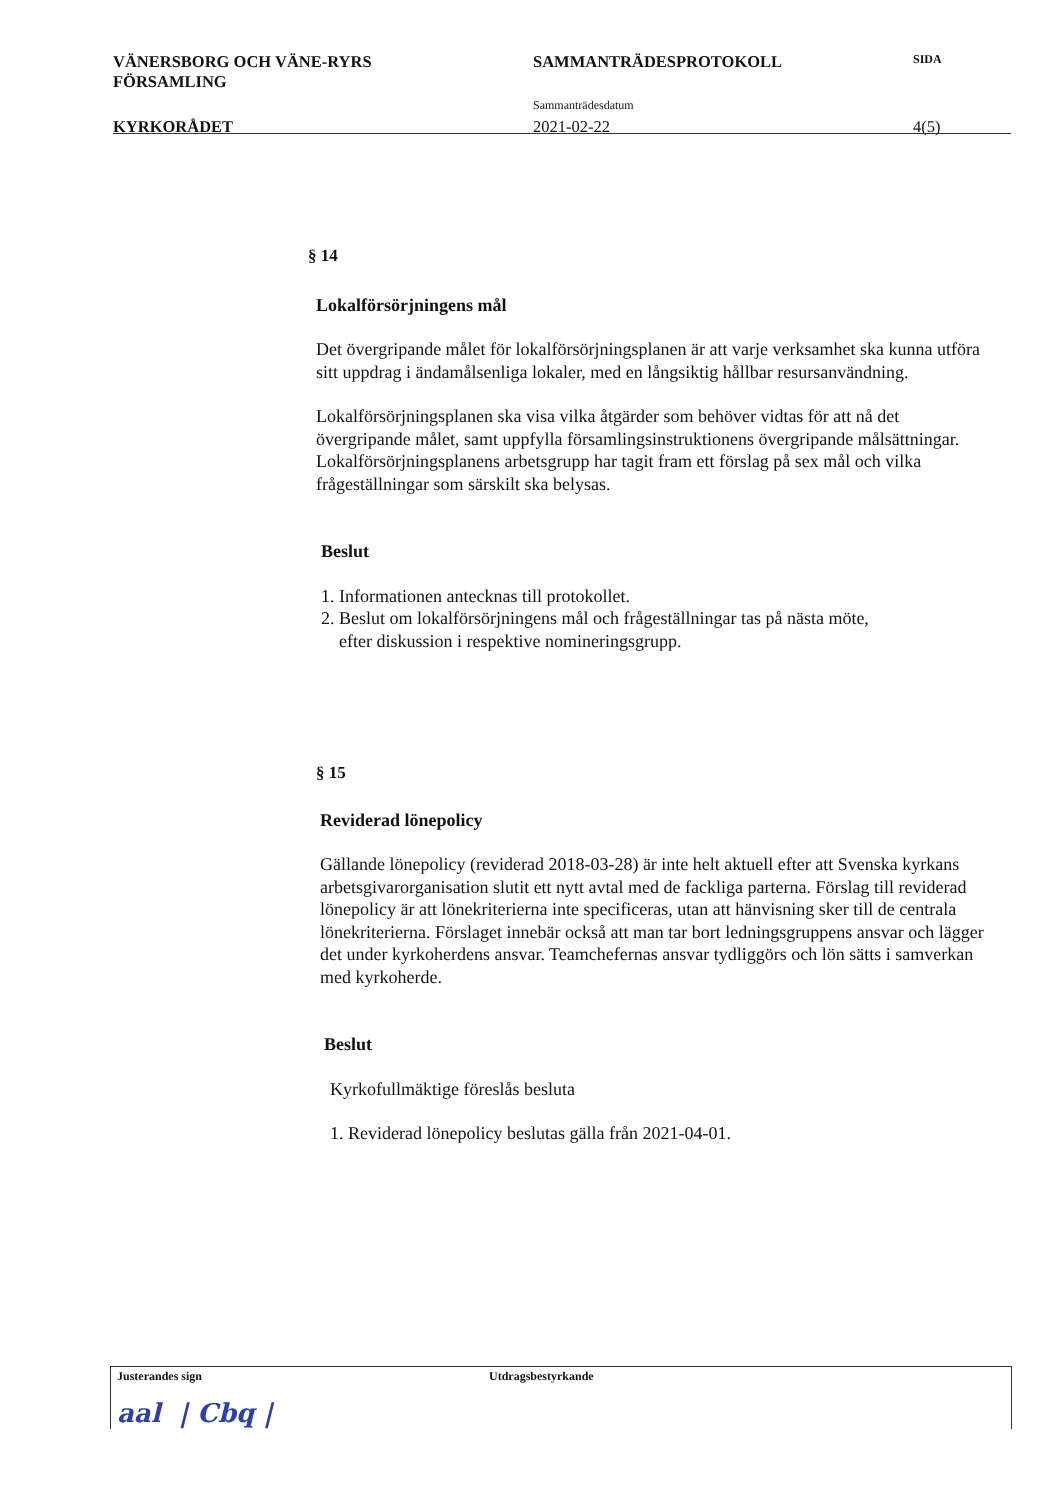VÄNERSBORG OCH VÄNE-RYRS
FÖRSAMLING
SAMMANTRÄDESPROTOKOLL
SIDA
Sammanträdesdatum
KYRKORÅDET 2021-02-22 4(5)
§ 14
Lokalförsörjningens mål
Det övergripande målet för lokalförsörjningsplanen är att varje verksamhet ska kunna utföra sitt uppdrag i ändamålsenliga lokaler, med en långsiktig hållbar resursanvändning.
Lokalförsörjningsplanen ska visa vilka åtgärder som behöver vidtas för att nå det övergripande målet, samt uppfylla församlingsinstruktionens övergripande målsättningar. Lokalförsörjningsplanens arbetsgrupp har tagit fram ett förslag på sex mål och vilka frågeställningar som särskilt ska belysas.
Beslut
1. Informationen antecknas till protokollet.
2. Beslut om lokalförsörjningens mål och frågeställningar tas på nästa möte,
efter diskussion i respektive nomineringsgrupp.
§ 15
Reviderad lönepolicy
Gällande lönepolicy (reviderad 2018-03-28) är inte helt aktuell efter att Svenska kyrkans arbetsgivarorganisation slutit ett nytt avtal med de fackliga parterna. Förslag till reviderad lönepolicy är att lönekriterierna inte specificeras, utan att hänvisning sker till de centrala lönekriterierna. Förslaget innebär också att man tar bort ledningsgruppens ansvar och lägger det under kyrkoherdens ansvar. Teamchefernas ansvar tydliggörs och lön sätts i samverkan med kyrkoherde.
Beslut
Kyrkofullmäktige föreslås besluta
1. Reviderad lönepolicy beslutas gälla från 2021-04-01.
Justerandes sign
aal | Cbq |
Utdragsbestyrkande